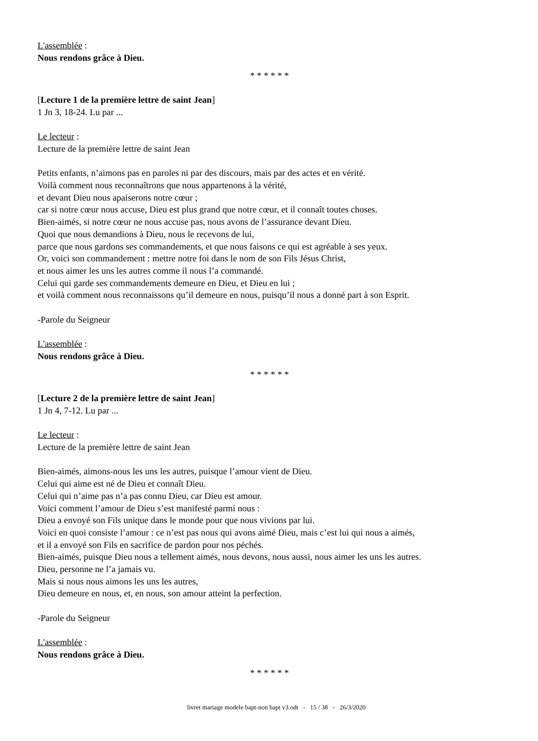L'assemblée :
Nous rendons grâce à Dieu.
* * * * * *
[Lecture 1 de la première lettre de saint Jean]
1 Jn 3, 18-24. Lu par ...
Le lecteur :
Lecture de la première lettre de saint Jean
Petits enfants, n’aimons pas en paroles ni par des discours, mais par des actes et en vérité.
Voilà comment nous reconnaîtrons que nous appartenons à la vérité,
et devant Dieu nous apaiserons notre cœur ;
car si notre cœur nous accuse, Dieu est plus grand que notre cœur, et il connaît toutes choses.
Bien-aimés, si notre cœur ne nous accuse pas, nous avons de l’assurance devant Dieu.
Quoi que nous demandions à Dieu, nous le recevons de lui,
parce que nous gardons ses commandements, et que nous faisons ce qui est agréable à ses yeux.
Or, voici son commandement : mettre notre foi dans le nom de son Fils Jésus Christ,
et nous aimer les uns les autres comme il nous l’a commandé.
Celui qui garde ses commandements demeure en Dieu, et Dieu en lui ;
et voilà comment nous reconnaissons qu’il demeure en nous, puisqu’il nous a donné part à son Esprit.
-Parole du Seigneur
L'assemblée :
Nous rendons grâce à Dieu.
* * * * * *
[Lecture 2 de la première lettre de saint Jean]
1 Jn 4, 7-12. Lu par ...
Le lecteur :
Lecture de la première lettre de saint Jean
Bien-aimés, aimons-nous les uns les autres, puisque l’amour vient de Dieu.
Celui qui aime est né de Dieu et connaît Dieu.
Celui qui n’aime pas n’a pas connu Dieu, car Dieu est amour.
Voici comment l’amour de Dieu s’est manifesté parmi nous :
Dieu a envoyé son Fils unique dans le monde pour que nous vivions par lui.
Voici en quoi consiste l’amour : ce n’est pas nous qui avons aimé Dieu, mais c’est lui qui nous a aimés,
et il a envoyé son Fils en sacrifice de pardon pour nos péchés.
Bien-aimés, puisque Dieu nous a tellement aimés, nous devons, nous aussi, nous aimer les uns les autres.
Dieu, personne ne l’a jamais vu.
Mais si nous nous aimons les uns les autres,
Dieu demeure en nous, et, en nous, son amour atteint la perfection.
-Parole du Seigneur
L'assemblée :
Nous rendons grâce à Dieu.
* * * * * *
livret mariage modele bapt-non bapt v3.odt - 15 / 38 - 26/3/2020